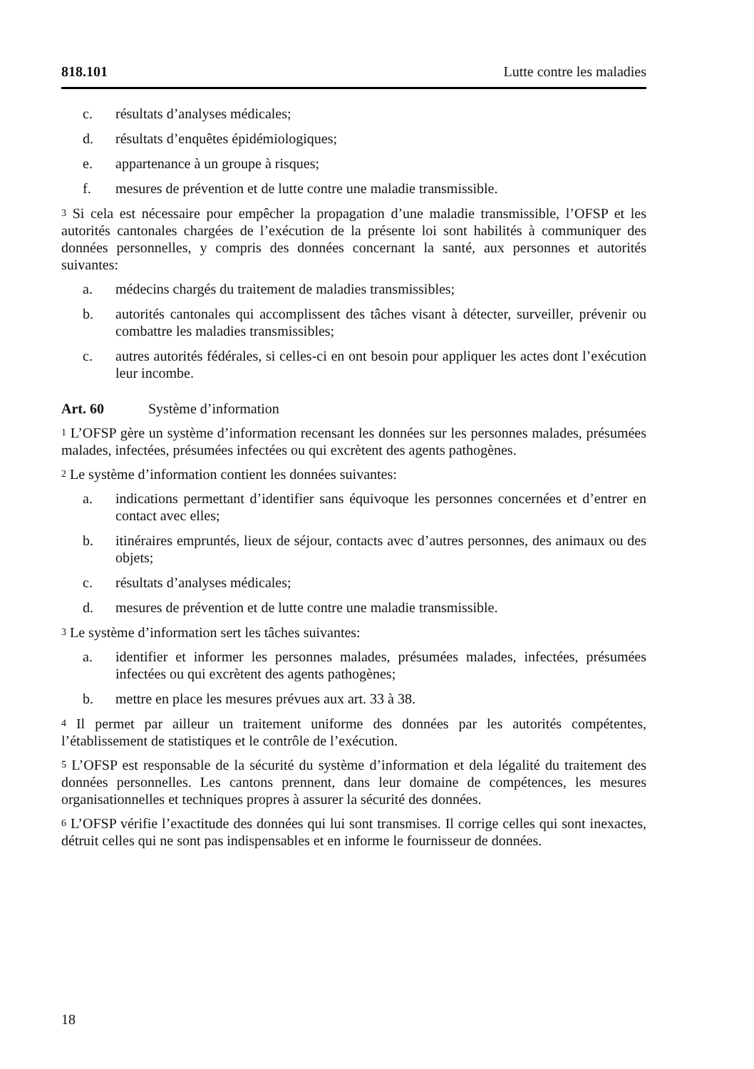818.101 Lutte contre les maladies
c. résultats d’analyses médicales;
d. résultats d’enquêtes épidémiologiques;
e. appartenance à un groupe à risques;
f. mesures de prévention et de lutte contre une maladie transmissible.
<sup>3</sup> Si cela est nécessaire pour empêcher la propagation d’une maladie transmissible, l’OFSP et les autorités cantonales chargées de l’exécution de la présente loi sont habilités à communiquer des données personnelles, y compris des données concernant la santé, aux personnes et autorités suivantes:
a. médecins chargés du traitement de maladies transmissibles;
b. autorités cantonales qui accomplissent des tâches visant à détecter, surveiller, prévenir ou combattre les maladies transmissibles;
c. autres autorités fédérales, si celles-ci en ont besoin pour appliquer les actes dont l’exécution leur incombe.
Art. 60 Système d’information
<sup>1</sup> L’OFSP gère un système d’information recensant les données sur les personnes malades, présumées malades, infectées, présumées infectées ou qui excrètent des agents pathogènes.
<sup>2</sup> Le système d’information contient les données suivantes:
a. indications permettant d’identifier sans équivoque les personnes concernées et d’entrer en contact avec elles;
b. itinéraires empruntés, lieux de séjour, contacts avec d’autres personnes, des animaux ou des objets;
c. résultats d’analyses médicales;
d. mesures de prévention et de lutte contre une maladie transmissible.
<sup>3</sup> Le système d’information sert les tâches suivantes:
a. identifier et informer les personnes malades, présumées malades, infectées, présumées infectées ou qui excrètent des agents pathogènes;
b. mettre en place les mesures prévues aux art. 33 à 38.
<sup>4</sup> Il permet par ailleur un traitement uniforme des données par les autorités compétentes, l’établissement de statistiques et le contrôle de l’exécution.
<sup>5</sup> L’OFSP est responsable de la sécurité du système d’information et dela légalité du traitement des données personnelles. Les cantons prennent, dans leur domaine de compétences, les mesures organisationnelles et techniques propres à assurer la sécurité des données.
<sup>6</sup> L’OFSP vérifie l’exactitude des données qui lui sont transmises. Il corrige celles qui sont inexactes, détruit celles qui ne sont pas indispensables et en informe le fournisseur de données.
18